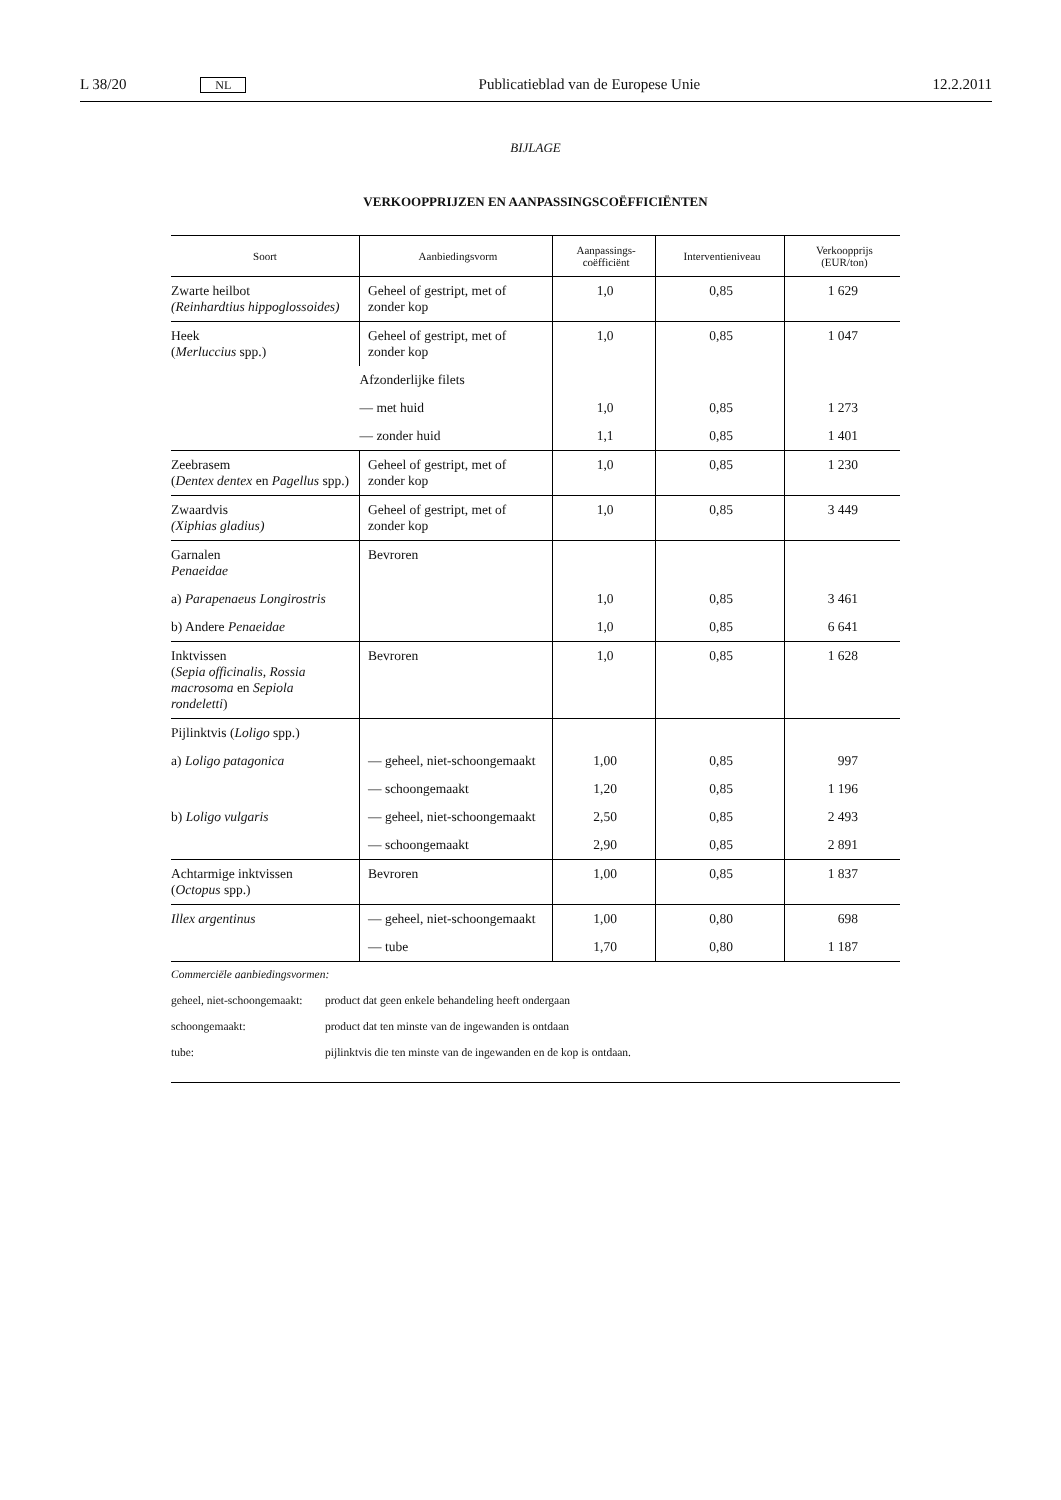L 38/20 NL Publicatieblad van de Europese Unie 12.2.2011
BIJLAGE
VERKOOPPRIJZEN EN AANPASSINGSCOËFFICIËNTEN
| Soort | Aanbiedingsvorm | Aanpassings- coëfficiënt | Interventieniveau | Verkoopprijs (EUR/ton) |
| --- | --- | --- | --- | --- |
| Zwarte heilbot (Reinhardtius hippoglossoides) | Geheel of gestript, met of zonder kop | 1,0 | 0,85 | 1 629 |
| Heek ( Merluccius spp.) | Geheel of gestript, met of zonder kop | 1,0 | 0,85 | 1 047 |
| | Afzonderlijke filets | | | |
| | — met huid | 1,0 | 0,85 | 1 273 |
| | — zonder huid | 1,1 | 0,85 | 1 401 |
| Zeebrasem ( Dentex dentex en Pagellus spp.) | Geheel of gestript, met of zonder kop | 1,0 | 0,85 | 1 230 |
| Zwaardvis (Xiphias gladius) | Geheel of gestript, met of zonder kop | 1,0 | 0,85 | 3 449 |
| Garnalen Penaeidae | Bevroren | | | |
| a) Parapenaeus Longirostris | | 1,0 | 0,85 | 3 461 |
| b) Andere Penaeidae | | 1,0 | 0,85 | 6 641 |
| Inktvissen ( Sepia officinalis, Rossia macrosoma en Sepiola rondeletti ) | Bevroren | 1,0 | 0,85 | 1 628 |
| Pijlinktvis ( Loligo spp.) | | | | |
| a) Loligo patagonica | — geheel, niet-schoongemaakt | 1,00 | 0,85 | 997 |
| | — schoongemaakt | 1,20 | 0,85 | 1 196 |
| b) Loligo vulgaris | — geheel, niet-schoongemaakt | 2,50 | 0,85 | 2 493 |
| | — schoongemaakt | 2,90 | 0,85 | 2 891 |
| Achtarmige inktvissen ( Octopus spp.) | Bevroren | 1,00 | 0,85 | 1 837 |
| Illex argentinus | — geheel, niet-schoongemaakt | 1,00 | 0,80 | 698 |
| | — tube | 1,70 | 0,80 | 1 187 |
Commerciële aanbiedingsvormen:
geheel, niet-schoongemaakt: product dat geen enkele behandeling heeft ondergaan
schoongemaakt: product dat ten minste van de ingewanden is ontdaan
tube: pijlinktvis die ten minste van de ingewanden en de kop is ontdaan.